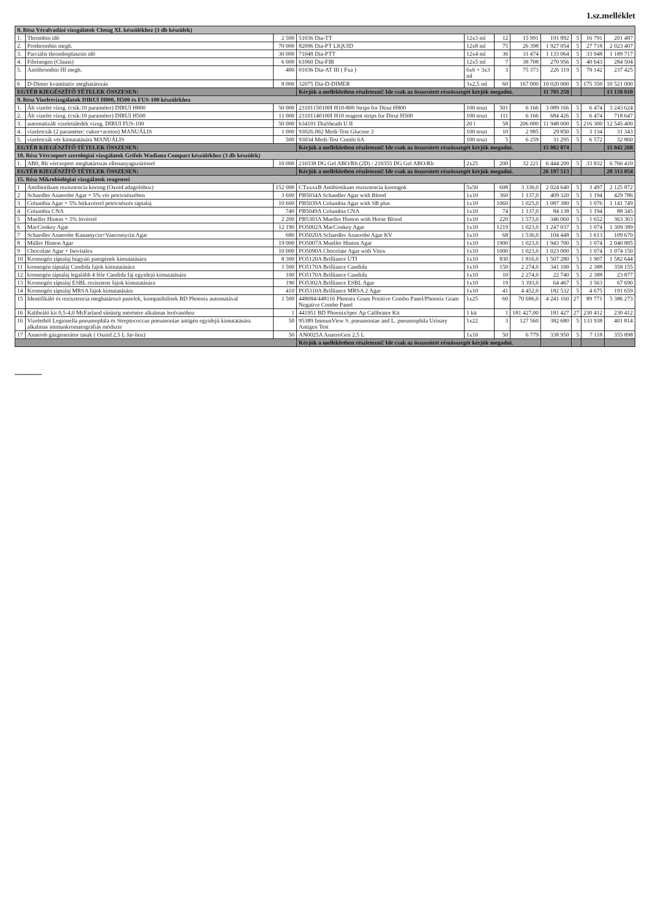1.sz.melléklet
| 8. Rész Véralvadási vizsgálatok Clotag XL készülékhez (3 db készülék) | | | | | | | | | | |
| 1. | Thrombin idő | 2 500 | 51036 Dia-TT | 12x3 ml | 12 | 15 991 | 191 892 | 5 | 16 791 | 201 487 |
| 2. | Prothrombin megh. | 70 000 | 82096 Dia-PT LIQUID | 12x8 ml | 75 | 26 398 | 1 927 054 | 5 | 27 718 | 2 023 407 |
| 3. | Parciális thromboplasztin idő | 30 000 | 71048 Dia-PTT | 12x4 ml | 36 | 31 474 | 1 133 064 | 5 | 33 048 | 1 189 717 |
| 4. | Fibrinogen (Clauss) | 6 000 | 61060 Dia-FIB | 12x5 ml | 7 | 38 708 | 270 956 | 5 | 40 643 | 284 504 |
| 5. | Antithrombin III megh. | 400 | 01036 Dia-AT III ( Fxa ) | 6x6 + 3x3 ml | 3 | 75 373 | 226 119 | 5 | 79 142 | 237 425 |
| 6 | D-Dimer kvantitatív meghatározás | 8 000 | 32075 Dia-D-DIMER | 3x2,5 ml | 60 | 167 000 | 10 020 000 | 5 | 175 350 | 10 521 000 |
| EGYÉB KIEGÉSZÍTŐ TÉTELEK ÖSSZESEN: | | | Kérjük a mellékletben részletezni! Ide csak az összesített részösszegét kérjük megadni. | | | | 11 705 258 | | | 13 138 010 |
| 9. Rész Vizeletvizsgálatok DIRUI H800, H500 és FUS-100 készülékhez | | | | | | | | | | |
| 1. | Ált vizelet vizsg. (csík:10 paraméter) DIRUI H800 | 50 000 | 23101150100I H10-800 Strips for Dirui H800 | 100 teszt | 501 | 6 166 | 3 089 166 | 5 | 6 474 | 3 243 624 |
| 2. | Ált vizelet vizsg. (csík:10 paraméter) DIRUI H500 | 11 000 | 23101140100I H10 reagent strips for Dirui H500 | 100 teszt | 111 | 6 166 | 684 426 | 5 | 6 474 | 718 647 |
| 3. | automatizált vizeletüledék vizsg. DIRUI FUS-100 | 50 000 | h34101 DiaSheath U II | 20 l | 58 | 206 000 | 11 948 000 | 5 | 216 300 | 12 545 400 |
| 4. | vizeletcsík (2 paraméter: cukor+aceton) MANUÁLIS | 1 000 | 93026.002 Medi-Test Glucose 3 | 100 teszt | 10 | 2 985 | 29 850 | 5 | 3 134 | 31 343 |
| 5. | vizeletcsík vér kimutatására MANUÁLIS | 500 | 93034 Medi-Test Combi 6A | 100 teszt | 5 | 6 259 | 31 295 | 5 | 6 572 | 32 860 |
| EGYÉB KIEGÉSZÍTŐ TÉTELEK ÖSSZESEN: | | | Kérjük a mellékletben részletezni! Ide csak az összesített részösszegét kérjük megadni. | | | | 15 082 874 | | | 15 842 268 |
| 10. Rész Vércsoport szerológiai vizsgálatok Grifols Wadiana Compact készülékhez (3 db készülék) | | | | | | | | | | |
| 1. | AB0, Rh vércsoport meghatározás ellenanyagszűréssel | 10 000 | 210338 DG Gel ABO/Rh (2D) / 210355 DG Gel ABO/Rh | 2x25 | 200 | 32 221 | 6 444 200 | 5 | 33 832 | 6 766 410 |
| EGYÉB KIEGÉSZÍTŐ TÉTELEK ÖSSZESEN: | | | Kérjük a mellékletben részletezni! Ide csak az összesített részösszegét kérjük megadni. | | | | 26 197 513 | | | 28 313 054 |
| 15. Rész Mikrobiológiai vizsgálatok reagensei | | | | | | | | | | |
| 1 | Antibiotikum rezisztencia korong (Oxoid adagolóhoz) | 152 000 | CTxxxxB Antibiotikum rezisztencia korongok | 5x50 | 608 | 3 330,0 | 2 024 640 | 5 | 3 497 | 2 125 872 |
| 2 | Schaedler Anaerobe Agar + 5% vér petricsészében | 3 600 | PB5034A Schaedler Agar with Blood | 1x10 | 360 | 1 137,0 | 409 320 | 5 | 1 194 | 429 786 |
| 3 | Columbia Agar + 5% birkavérrel petricsészés táptalaj | 10 600 | PB5039A Columbia Agar with SB plus | 1x10 | 1060 | 1 025,0 | 1 087 380 | 5 | 1 076 | 1 141 749 |
| 4 | Columbia CNA | 740 | PB5049A Columbia CNA | 1x10 | 74 | 1 137,0 | 84 138 | 5 | 1 194 | 88 345 |
| 5 | Mueller Hinton + 5% lóvérrel | 2 200 | PB5303A Mueller Hinton with Horse Blood | 1x10 | 220 | 1 573,0 | 346 060 | 5 | 1 652 | 363 363 |
| 6 | MacConkey Agar | 12 190 | PO5002A MacConkey Agar | 1x10 | 1219 | 1 023,0 | 1 247 037 | 5 | 1 074 | 1 309 389 |
| 7 | Schaedler Anaerobe Kanamycin+Vancomycin Agar | 680 | PO5020A Schaedler Anaerobe Agar KV | 1x10 | 68 | 1 536,0 | 104 448 | 5 | 1 613 | 109 670 |
| 8 | Müller Hinton Agar | 19 000 | PO5007A Mueller Hinton Agar | 1x10 | 1900 | 1 023,0 | 1 943 700 | 5 | 1 074 | 2 040 885 |
| 9 | Chocolate Agar + Isovitalex | 10 000 | PO5090A Chocolate Agar with Vitox | 1x10 | 1000 | 1 023,0 | 1 023 000 | 5 | 1 074 | 1 074 150 |
| 10 | Kromogén táptalaj húgyúti patogének kimutatására | 8 300 | PO5120A Brilliance UTI | 1x10 | 830 | 1 816,0 | 1 507 280 | 5 | 1 907 | 1 582 644 |
| 11 | kromogén táptalaj Candida fajok kimutatására | 1 500 | PO5170A Brilliance Candida | 1x10 | 150 | 2 274,0 | 341 100 | 5 | 2 388 | 358 155 |
| 12 | kromogén táptalaj legalább 4 féle Candida faj egyidejű kimutatására | 100 | PO5170A Brilliance Candida | 1x10 | 10 | 2 274,0 | 22 740 | 5 | 2 388 | 23 877 |
| 13 | Kromogén táptalaj ESBL rezisztens fajok kimutatására | 190 | PO5302A Brilliance ESBL Agar | 1x10 | 19 | 3 393,0 | 64 467 | 5 | 3 563 | 67 690 |
| 14 | Kromogén táptalaj MRSA fajok kimutatására | 410 | PO5310A Brilliance MRSA 2 Agar | 1x10 | 41 | 4 452,0 | 182 532 | 5 | 4 675 | 191 659 |
| 15 | Identifikáló és rezisztencia meghatározó panelek, kompatibilisek BD Phoenix automatával | 1 500 | 448084/448116 Phoenix Gram Positive Combo Panel/Phoenix Gram Negative Combo Panel | 1x25 | 60 | 70 686,0 | 4 241 160 | 27 | 89 771 | 5 386 273 |
| 16 | Kalibráló kit 0,5-4,0 McFarland sűrűség mérésére alkalmas leolvasóhoz | 1 | 441951 BD PhoenixSpec Ap Calibrator Kit | 1 kit | 1 | 181 427,00 | 181 427 | 27 | 230 412 | 230 412 |
| 16 | Vizeletből Legionella pneumophila és Streptococcus pneumoniae antigén egyidejű kimutatására alkalmas immunkromatográfiás módszer | 50 | 95389 ImmunView S. pneumoniae and L. pneumophila Urinary Antigen Test | 1x22 | 3 | 127 560 | 382 680 | 5 | 133 938 | 401 814 |
| 17 | Anaerob gázgenerátor tasak ( Oxoid 2,5 L Jar-hoz) | 50 | AN0025A AnaeroGen 2,5 L | 1x10 | 50 | 6 779 | 338 950 | 5 | 7 118 | 355 898 |
| | | | Kérjük a mellékletben részletezni! Ide csak az összesített részösszegét kérjük megadni. | | | | | | | |
——